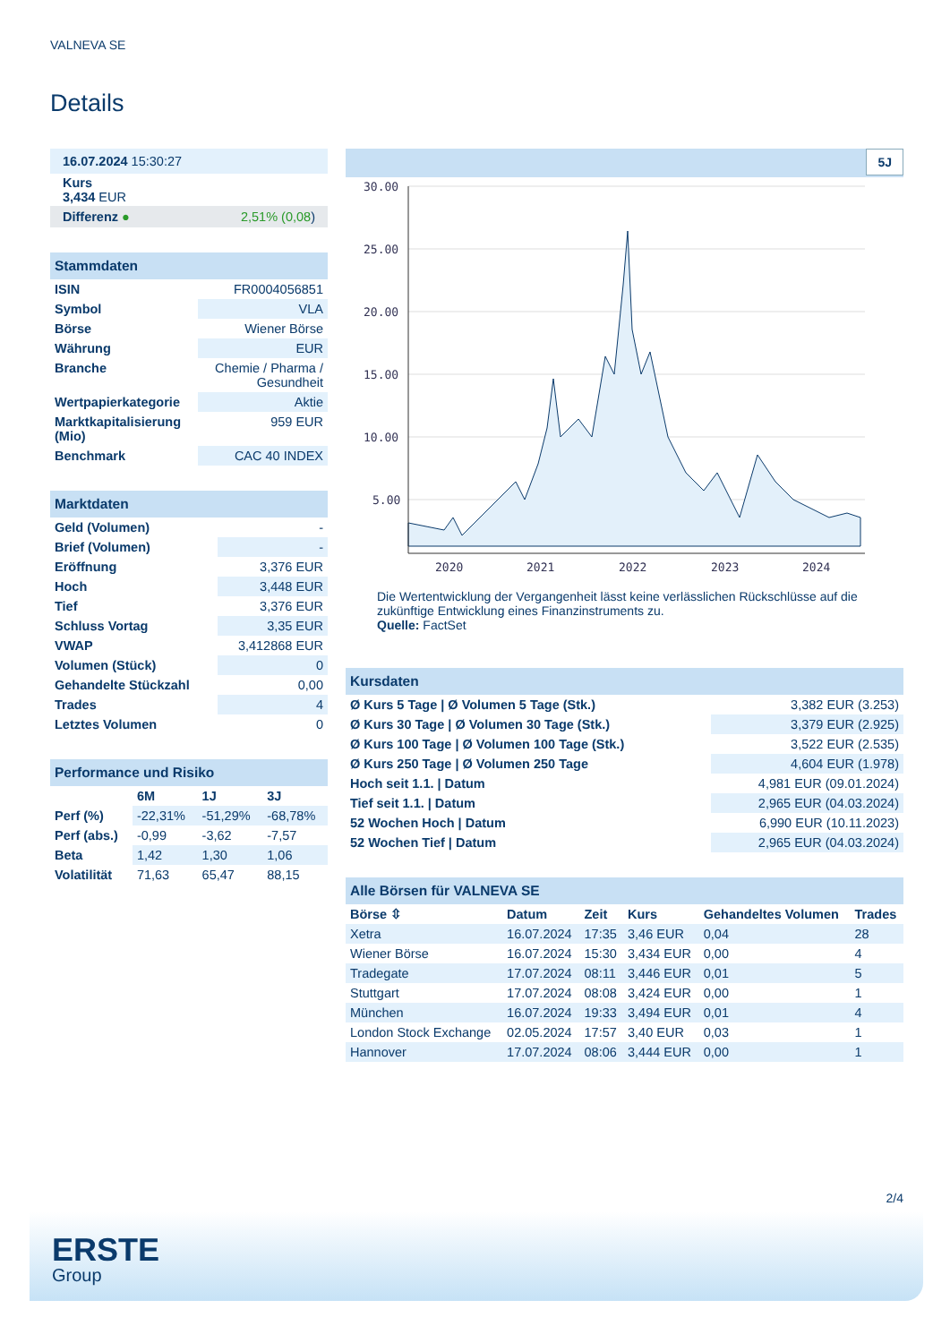VALNEVA SE
Details
| 16.07.2024 15:30:27 |
| Kurs 3,434 EUR |
| Differenz ● 2,51% (0,08 ) |
| Stammdaten | |
| ISIN | FR0004056851 |
| Symbol | VLA |
| Börse | Wiener Börse |
| Währung | EUR |
| Branche | Chemie / Pharma / Gesundheit |
| Wertpapierkategorie | Aktie |
| Marktkapitalisierung (Mio) | 959 EUR |
| Benchmark | CAC 40 INDEX |
| Marktdaten | |
| Geld (Volumen) | - |
| Brief (Volumen) | - |
| Eröffnung | 3,376 EUR |
| Hoch | 3,448 EUR |
| Tief | 3,376 EUR |
| Schluss Vortag | 3,35 EUR |
| VWAP | 3,412868 EUR |
| Volumen (Stück) | 0 |
| Gehandelte Stückzahl | 0,00 |
| Trades | 4 |
| Letztes Volumen | 0 |
| Performance und Risiko | | | |
| | 6M | 1J | 3J |
| Perf (%) | -22,31% | -51,29% | -68,78% |
| Perf (abs.) | -0,99 | -3,62 | -7,57 |
| Beta | 1,42 | 1,30 | 1,06 |
| Volatilität | 71,63 | 65,47 | 88,15 |
5J
30.00
25.00
20.00
15.00
10.00
5.00
2020
2021
2022
2023
2024
Die Wertentwicklung der Vergangenheit lässt keine verlässlichen Rückschlüsse auf die zukünftige Entwicklung eines Finanzinstruments zu.
Quelle: FactSet
| Kursdaten | |
| Ø Kurs 5 Tage / Ø Volumen 5 Tage (Stk.) | 3,382 EUR (3.253) |
| Ø Kurs 30 Tage / Ø Volumen 30 Tage (Stk.) | 3,379 EUR (2.925) |
| Ø Kurs 100 Tage / Ø Volumen 100 Tage (Stk.) | 3,522 EUR (2.535) |
| Ø Kurs 250 Tage / Ø Volumen 250 Tage | 4,604 EUR (1.978) |
| Hoch seit 1.1. / Datum | 4,981 EUR (09.01.2024) |
| Tief seit 1.1. / Datum | 2,965 EUR (04.03.2024) |
| 52 Wochen Hoch / Datum | 6,990 EUR (10.11.2023) |
| 52 Wochen Tief / Datum | 2,965 EUR (04.03.2024) |
| Alle Börsen für VALNEVA SE | | | | | |
| Börse ⇳ | Datum | Zeit | Kurs | Gehandeltes Volumen | Trades |
| Xetra | 16.07.2024 | 17:35 | 3,46 EUR | 0,04 | 28 |
| Wiener Börse | 16.07.2024 | 15:30 | 3,434 EUR | 0,00 | 4 |
| Tradegate | 17.07.2024 | 08:11 | 3,446 EUR | 0,01 | 5 |
| Stuttgart | 17.07.2024 | 08:08 | 3,424 EUR | 0,00 | 1 |
| München | 16.07.2024 | 19:33 | 3,494 EUR | 0,01 | 4 |
| London Stock Exchange | 02.05.2024 | 17:57 | 3,40 EUR | 0,03 | 1 |
| Hannover | 17.07.2024 | 08:06 | 3,444 EUR | 0,00 | 1 |
2/4
ERSTE
Group